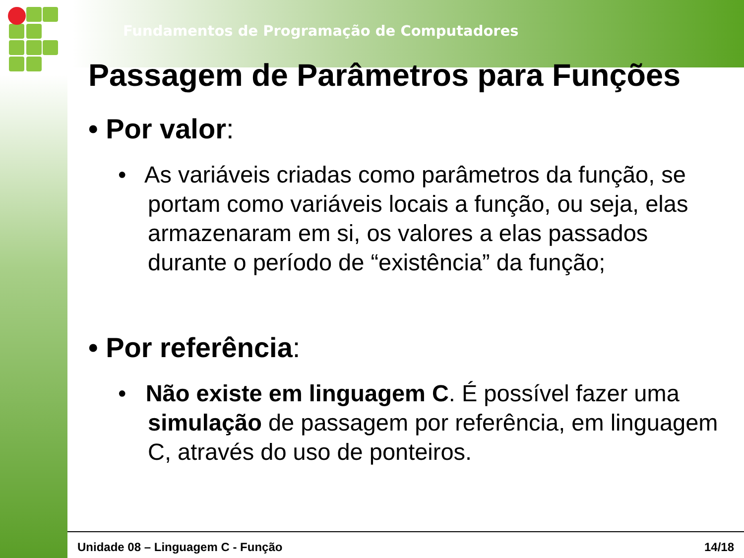Fundamentos de Programação de Computadores
Passagem de Parâmetros para Funções
• Por valor:
• As variáveis criadas como parâmetros da função, se portam como variáveis locais a função, ou seja, elas armazenaram em si, os valores a elas passados durante o período de “existência” da função;
• Por referência:
• Não existe em linguagem C. É possível fazer uma simulação de passagem por referência, em linguagem C, através do uso de ponteiros.
Unidade 08 – Linguagem C - Função 14/18